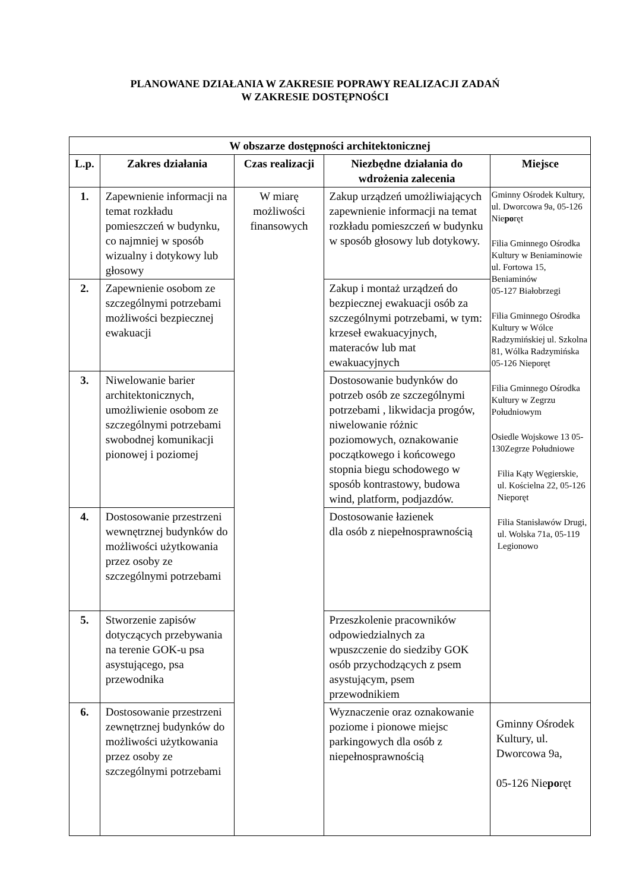PLANOWANE DZIAŁANIA W ZAKRESIE POPRAWY REALIZACJI ZADAŃ
W ZAKRESIE DOSTĘPNOŚCI
| W obszarze dostępności architektonicznej | | | | |
| --- | --- | --- | --- | --- |
| L.p. | Zakres działania | Czas realizacji | Niezbędne działania do wdrożenia zalecenia | Miejsce |
| 1. | Zapewnienie informacji na temat rozkładu pomieszczeń w budynku, co najmniej w sposób wizualny i dotykowy lub głosowy | W miarę możliwości finansowych | Zakup urządzeń umożliwiających zapewnienie informacji na temat rozkładu pomieszczeń w budynku w sposób głosowy lub dotykowy. | Gminny Ośrodek Kultury, ul. Dworcowa 9a, 05-126 Nie po ręt Filia Gminnego Ośrodka Kultury w Beniaminowie ul. Fortowa 15, Beniaminów 05-127 Białobrzegi Filia Gminnego Ośrodka Kultury w Wólce Radzymińskiej ul. Szkolna 81, Wólka Radzymińska 05-126 Nieporęt Filia Gminnego Ośrodka Kultury w Zegrzu Południowym Osiedle Wojskowe 13 05-130Zegrze Południowe Filia Kąty Węgierskie, ul. Kościelna 22, 05-126 Nieporęt Filia Stanisławów Drugi, ul. Wolska 71a, 05-119 Legionowo |
| 2. | Zapewnienie osobom ze szczególnymi potrzebami możliwości bezpiecznej ewakuacji | | Zakup i montaż urządzeń do bezpiecznej ewakuacji osób za szczególnymi potrzebami, w tym: krzeseł ewakuacyjnych, materaców lub mat ewakuacyjnych | |
| 3. | Niwelowanie barier architektonicznych, umożliwienie osobom ze szczególnymi potrzebami swobodnej komunikacji pionowej i poziomej | | Dostosowanie budynków do potrzeb osób ze szczególnymi potrzebami , likwidacja progów, niwelowanie różnic poziomowych, oznakowanie początkowego i końcowego stopnia biegu schodowego w sposób kontrastowy, budowa wind, platform, podjazdów. | |
| 4. | Dostosowanie przestrzeni wewnętrznej budynków do możliwości użytkowania przez osoby ze szczególnymi potrzebami | | Dostosowanie łazienek dla osób z niepełnosprawnością | |
| 5. | Stworzenie zapisów dotyczących przebywania na terenie GOK-u psa asystującego, psa przewodnika | | Przeszkolenie pracowników odpowiedzialnych za wpuszczenie do siedziby GOK osób przychodzących z psem asystującym, psem przewodnikiem | |
| 6. | Dostosowanie przestrzeni zewnętrznej budynków do możliwości użytkowania przez osoby ze szczególnymi potrzebami | | Wyznaczenie oraz oznakowanie poziome i pionowe miejsc parkingowych dla osób z niepełnosprawnością | Gminny Ośrodek Kultury, ul. Dworcowa 9a, 05-126 Nie po ręt |